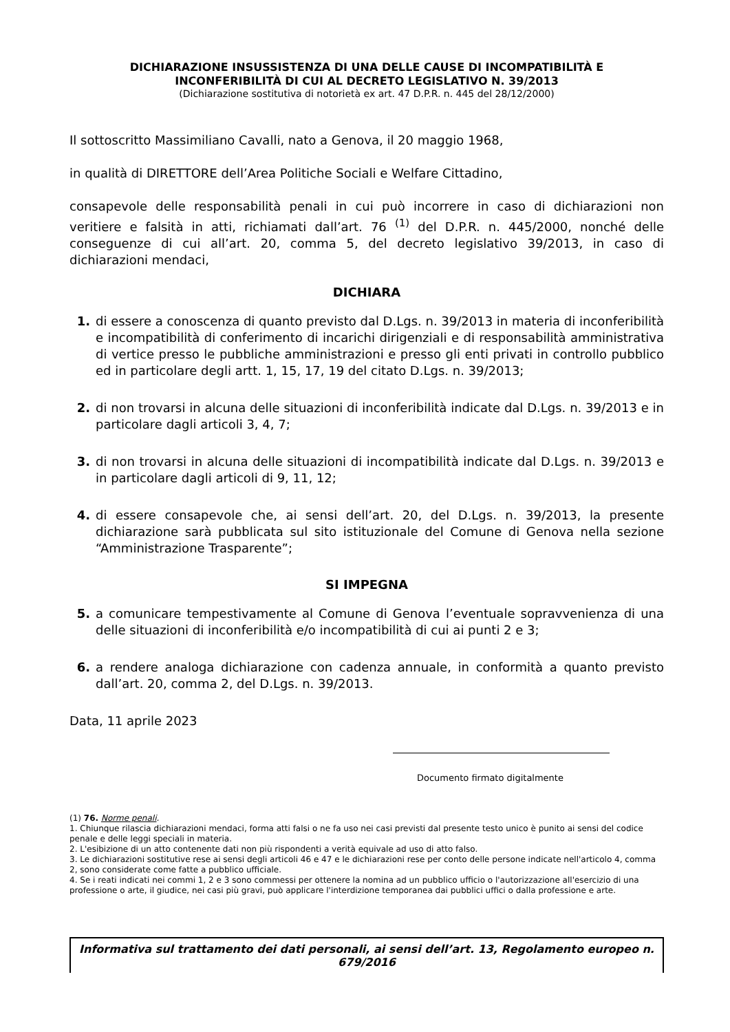DICHIARAZIONE INSUSSISTENZA DI UNA DELLE CAUSE DI INCOMPATIBILITÀ E
INCONFERIBILITÀ DI CUI AL DECRETO LEGISLATIVO N. 39/2013
(Dichiarazione sostitutiva di notorietà ex art. 47 D.P.R. n. 445 del 28/12/2000)
Il sottoscritto Massimiliano Cavalli, nato a Genova, il 20 maggio 1968,
in qualità di DIRETTORE dell’Area Politiche Sociali e Welfare Cittadino,
consapevole delle responsabilità penali in cui può incorrere in caso di dichiarazioni non veritiere e falsità in atti, richiamati dall’art. 76 <sup>(1)</sup> del D.P.R. n. 445/2000, nonché delle conseguenze di cui all’art. 20, comma 5, del decreto legislativo 39/2013, in caso di dichiarazioni mendaci,
DICHIARA
1. di essere a conoscenza di quanto previsto dal D.Lgs. n. 39/2013 in materia di inconferibilità e incompatibilità di conferimento di incarichi dirigenziali e di responsabilità amministrativa di vertice presso le pubbliche amministrazioni e presso gli enti privati in controllo pubblico ed in particolare degli artt. 1, 15, 17, 19 del citato D.Lgs. n. 39/2013;
2. di non trovarsi in alcuna delle situazioni di inconferibilità indicate dal D.Lgs. n. 39/2013 e in particolare dagli articoli 3, 4, 7;
3. di non trovarsi in alcuna delle situazioni di incompatibilità indicate dal D.Lgs. n. 39/2013 e in particolare dagli articoli di 9, 11, 12;
4. di essere consapevole che, ai sensi dell’art. 20, del D.Lgs. n. 39/2013, la presente dichiarazione sarà pubblicata sul sito istituzionale del Comune di Genova nella sezione “Amministrazione Trasparente”;
SI IMPEGNA
5. a comunicare tempestivamente al Comune di Genova l’eventuale sopravvenienza di una delle situazioni di inconferibilità e/o incompatibilità di cui ai punti 2 e 3;
6. a rendere analoga dichiarazione con cadenza annuale, in conformità a quanto previsto dall’art. 20, comma 2, del D.Lgs. n. 39/2013.
Data, 11 aprile 2023
Documento firmato digitalmente
(1) 76. Norme penali.
1. Chiunque rilascia dichiarazioni mendaci, forma atti falsi o ne fa uso nei casi previsti dal presente testo unico è punito ai sensi del codice penale e delle leggi speciali in materia.
2. L'esibizione di un atto contenente dati non più rispondenti a verità equivale ad uso di atto falso.
3. Le dichiarazioni sostitutive rese ai sensi degli articoli 46 e 47 e le dichiarazioni rese per conto delle persone indicate nell'articolo 4, comma 2, sono considerate come fatte a pubblico ufficiale.
4. Se i reati indicati nei commi 1, 2 e 3 sono commessi per ottenere la nomina ad un pubblico ufficio o l'autorizzazione all'esercizio di una professione o arte, il giudice, nei casi più gravi, può applicare l'interdizione temporanea dai pubblici uffici o dalla professione e arte.
Informativa sul trattamento dei dati personali, ai sensi dell’art. 13, Regolamento europeo n. 679/2016